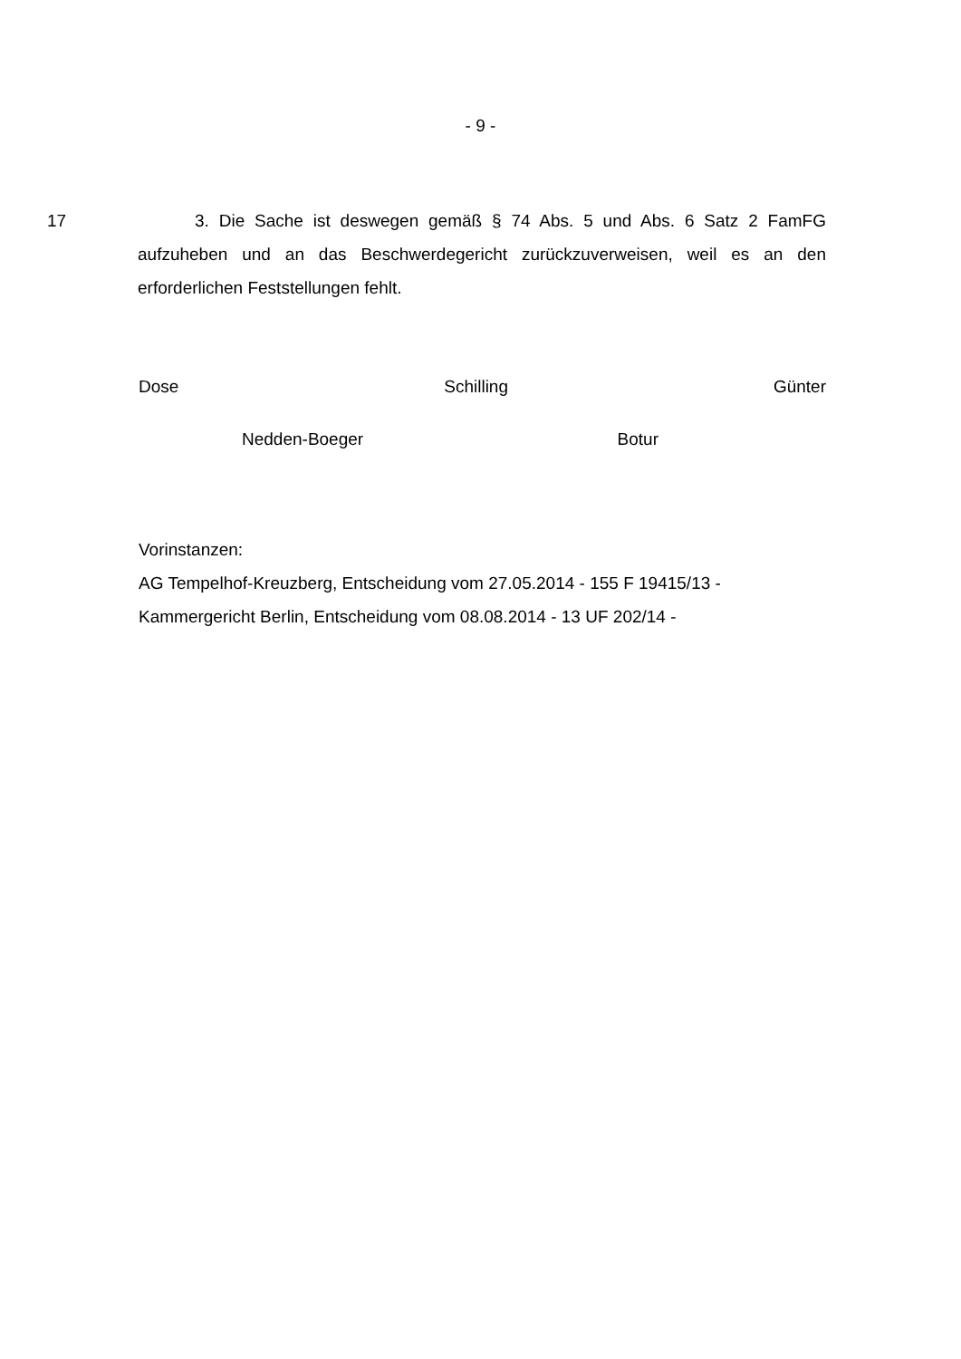- 9 -
17 3. Die Sache ist deswegen gemäß § 74 Abs. 5 und Abs. 6 Satz 2 FamFG aufzuheben und an das Beschwerdegericht zurückzuverweisen, weil es an den erforderlichen Feststellungen fehlt.
Dose Schilling Günter
Nedden-Boeger Botur
Vorinstanzen:
AG Tempelhof-Kreuzberg, Entscheidung vom 27.05.2014 - 155 F 19415/13 -
Kammergericht Berlin, Entscheidung vom 08.08.2014 - 13 UF 202/14 -